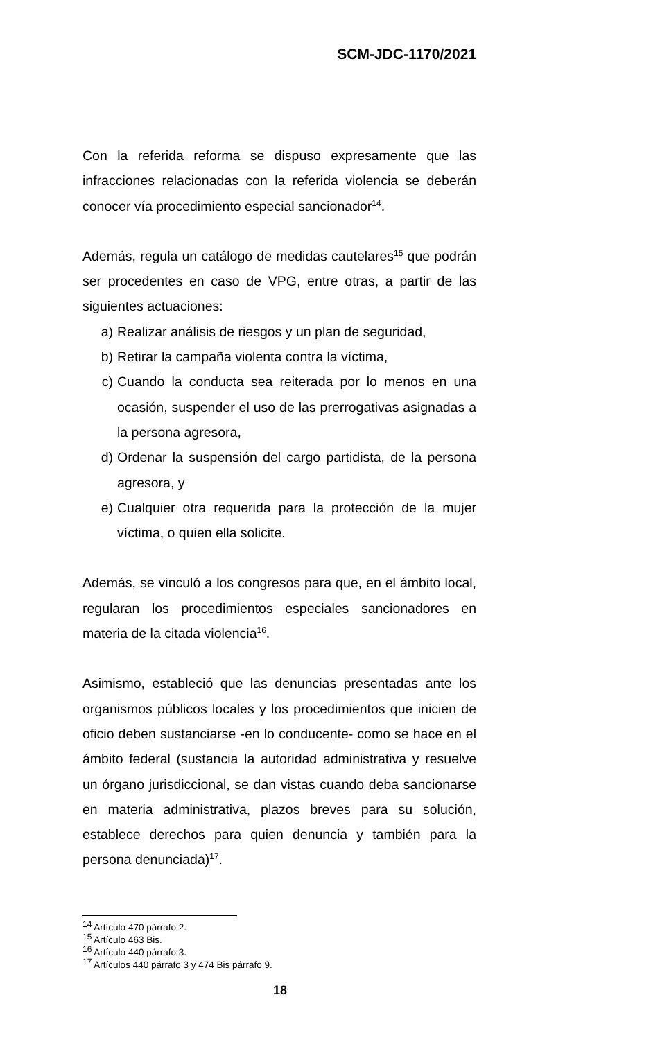SCM-JDC-1170/2021
Con la referida reforma se dispuso expresamente que las infracciones relacionadas con la referida violencia se deberán conocer vía procedimiento especial sancionador<sup>14</sup>.
Además, regula un catálogo de medidas cautelares<sup>15</sup> que podrán ser procedentes en caso de VPG, entre otras, a partir de las siguientes actuaciones:
a) Realizar análisis de riesgos y un plan de seguridad,
b) Retirar la campaña violenta contra la víctima,
c) Cuando la conducta sea reiterada por lo menos en una ocasión, suspender el uso de las prerrogativas asignadas a la persona agresora,
d) Ordenar la suspensión del cargo partidista, de la persona agresora, y
e) Cualquier otra requerida para la protección de la mujer víctima, o quien ella solicite.
Además, se vinculó a los congresos para que, en el ámbito local, regularan los procedimientos especiales sancionadores en materia de la citada violencia<sup>16</sup>.
Asimismo, estableció que las denuncias presentadas ante los organismos públicos locales y los procedimientos que inicien de oficio deben sustanciarse -en lo conducente- como se hace en el ámbito federal (sustancia la autoridad administrativa y resuelve un órgano jurisdiccional, se dan vistas cuando deba sancionarse en materia administrativa, plazos breves para su solución, establece derechos para quien denuncia y también para la persona denunciada)<sup>17</sup>.
<sup>14</sup> Artículo 470 párrafo 2.
<sup>15</sup> Artículo 463 Bis.
<sup>16</sup> Artículo 440 párrafo 3.
<sup>17</sup> Artículos 440 párrafo 3 y 474 Bis párrafo 9.
18